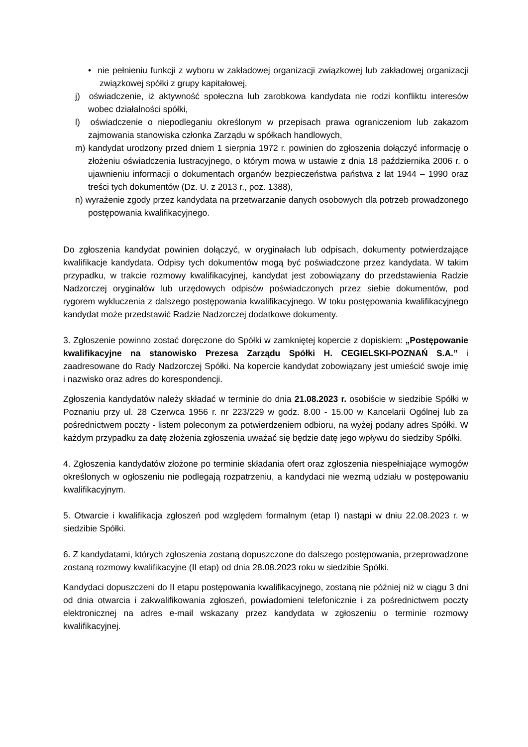• nie pełnieniu funkcji z wyboru w zakładowej organizacji związkowej lub zakładowej organizacji związkowej spółki z grupy kapitałowej,
j) oświadczenie, iż aktywność społeczna lub zarobkowa kandydata nie rodzi konfliktu interesów wobec działalności spółki,
l) oświadczenie o niepodleganiu określonym w przepisach prawa ograniczeniom lub zakazom zajmowania stanowiska członka Zarządu w spółkach handlowych,
m) kandydat urodzony przed dniem 1 sierpnia 1972 r. powinien do zgłoszenia dołączyć informację o złożeniu oświadczenia lustracyjnego, o którym mowa w ustawie z dnia 18 października 2006 r. o ujawnieniu informacji o dokumentach organów bezpieczeństwa państwa z lat 1944 – 1990 oraz treści tych dokumentów (Dz. U. z 2013 r., poz. 1388),
n) wyrażenie zgody przez kandydata na przetwarzanie danych osobowych dla potrzeb prowadzonego postępowania kwalifikacyjnego.
Do zgłoszenia kandydat powinien dołączyć, w oryginałach lub odpisach, dokumenty potwierdzające kwalifikacje kandydata. Odpisy tych dokumentów mogą być poświadczone przez kandydata. W takim przypadku, w trakcie rozmowy kwalifikacyjnej, kandydat jest zobowiązany do przedstawienia Radzie Nadzorczej oryginałów lub urzędowych odpisów poświadczonych przez siebie dokumentów, pod rygorem wykluczenia z dalszego postępowania kwalifikacyjnego. W toku postępowania kwalifikacyjnego kandydat może przedstawić Radzie Nadzorczej dodatkowe dokumenty.
3. Zgłoszenie powinno zostać doręczone do Spółki w zamkniętej kopercie z dopiskiem: „Postępowanie kwalifikacyjne na stanowisko Prezesa Zarządu Spółki H. CEGIELSKI-POZNAŃ S.A.” i zaadresowane do Rady Nadzorczej Spółki. Na kopercie kandydat zobowiązany jest umieścić swoje imię i nazwisko oraz adres do korespondencji.
Zgłoszenia kandydatów należy składać w terminie do dnia 21.08.2023 r. osobiście w siedzibie Spółki w Poznaniu przy ul. 28 Czerwca 1956 r. nr 223/229 w godz. 8.00 - 15.00 w Kancelarii Ogólnej lub za pośrednictwem poczty - listem poleconym za potwierdzeniem odbioru, na wyżej podany adres Spółki. W każdym przypadku za datę złożenia zgłoszenia uważać się będzie datę jego wpływu do siedziby Spółki.
4. Zgłoszenia kandydatów złożone po terminie składania ofert oraz zgłoszenia niespełniające wymogów określonych w ogłoszeniu nie podlegają rozpatrzeniu, a kandydaci nie wezmą udziału w postępowaniu kwalifikacyjnym.
5. Otwarcie i kwalifikacja zgłoszeń pod względem formalnym (etap I) nastąpi w dniu 22.08.2023 r. w siedzibie Spółki.
6. Z kandydatami, których zgłoszenia zostaną dopuszczone do dalszego postępowania, przeprowadzone zostaną rozmowy kwalifikacyjne (II etap) od dnia 28.08.2023 roku w siedzibie Spółki.
Kandydaci dopuszczeni do II etapu postępowania kwalifikacyjnego, zostaną nie później niż w ciągu 3 dni od dnia otwarcia i zakwalifikowania zgłoszeń, powiadomieni telefonicznie i za pośrednictwem poczty elektronicznej na adres e-mail wskazany przez kandydata w zgłoszeniu o terminie rozmowy kwalifikacyjnej.